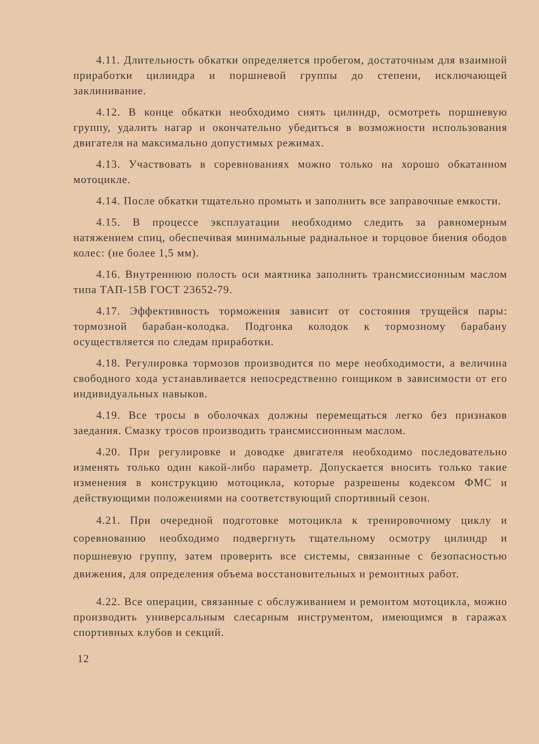4.11. Длительность обкатки определяется пробегом, достаточным для взаимной приработки цилиндра и поршневой группы до степени, исключающей заклинивание.
4.12. В конце обкатки необходимо снять цилиндр, осмотреть поршневую группу, удалить нагар и окончательно убедиться в возможности использования двигателя на максимально допустимых режимах.
4.13. Участвовать в соревнованиях можно только на хорошо обкатанном мотоцикле.
4.14. После обкатки тщательно промыть и заполнить все заправочные емкости.
4.15. В процессе эксплуатации необходимо следить за равномерным натяжением спиц, обеспечивая минимальные радиальное и торцовое биения ободов колес: (не более 1,5 мм).
4.16. Внутреннюю полость оси маятника заполнить трансмиссионным маслом типа ТАП-15В ГОСТ 23652-79.
4.17. Эффективность торможения зависит от состояния трущейся пары: тормозной барабан-колодка. Подгонка колодок к тормозному барабану осуществляется по следам приработки.
4.18. Регулировка тормозов производится по мере необходимости, а величина свободного хода устанавливается непосредственно гонщиком в зависимости от его индивидуальных навыков.
4.19. Все тросы в оболочках должны перемещаться легко без признаков заедания. Смазку тросов производить трансмиссионным маслом.
4.20. При регулировке и доводке двигателя необходимо последовательно изменять только один какой-либо параметр. Допускается вносить только такие изменения в конструкцию мотоцикла, которые разрешены кодексом ФМС и действующими положениями на соответствующий спортивный сезон.
4.21. При очередной подготовке мотоцикла к тренировочному циклу и соревнованию необходимо подвергнуть тщательному осмотру цилиндр и поршневую группу, затем проверить все системы, связанные с безопасностью движения, для определения объема восстановительных и ремонтных работ.
4.22. Все операции, связанные с обслуживанием и ремонтом мотоцикла, можно производить универсальным слесарным инструментом, имеющимся в гаражах спортивных клубов и секций.
12